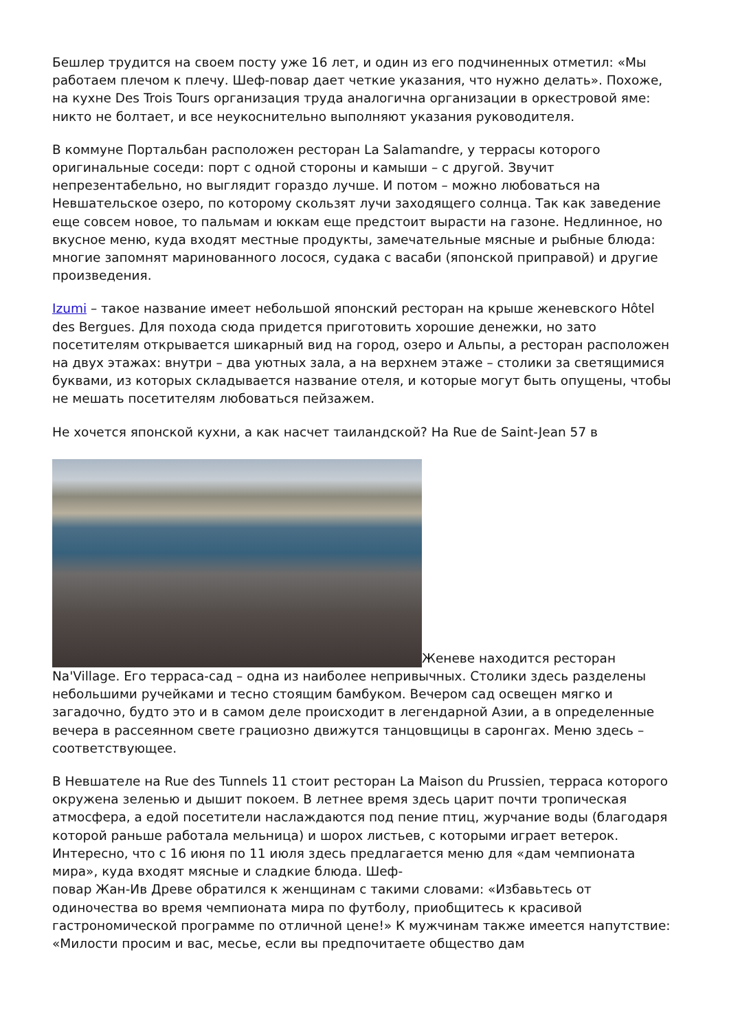Бешлер трудится на своем посту уже 16 лет, и один из его подчиненных отметил: «Мы работаем плечом к плечу. Шеф-повар дает четкие указания, что нужно делать». Похоже, на кухне Des Trois Tours организация труда аналогична организации в оркестровой яме: никто не болтает, и все неукоснительно выполняют указания руководителя.
В коммуне Портальбан расположен ресторан La Salamandre, у террасы которого оригинальные соседи: порт с одной стороны и камыши – с другой. Звучит непрезентабельно, но выглядит гораздо лучше. И потом – можно любоваться на Невшательское озеро, по которому скользят лучи заходящего солнца. Так как заведение еще совсем новое, то пальмам и юккам еще предстоит вырасти на газоне. Недлинное, но вкусное меню, куда входят местные продукты, замечательные мясные и рыбные блюда: многие запомнят маринованного лосося, судака с васаби (японской приправой) и другие произведения.
Izumi – такое название имеет небольшой японский ресторан на крыше женевского Hôtel des Bergues. Для похода сюда придется приготовить хорошие денежки, но зато посетителям открывается шикарный вид на город, озеро и Альпы, а ресторан расположен на двух этажах: внутри – два уютных зала, а на верхнем этаже – столики за светящимися буквами, из которых складывается название отеля, и которые могут быть опущены, чтобы не мешать посетителям любоваться пейзажем.
Не хочется японской кухни, а как насчет таиландской? На Rue de Saint-Jean 57 в
Женеве находится ресторан Na'Village. Его терраса-сад – одна из наиболее непривычных. Столики здесь разделены небольшими ручейками и тесно стоящим бамбуком. Вечером сад освещен мягко и загадочно, будто это и в самом деле происходит в легендарной Азии, а в определенные вечера в рассеянном свете грациозно движутся танцовщицы в саронгах. Меню здесь – соответствующее.
В Невшателе на Rue des Tunnels 11 стоит ресторан La Maison du Prussien, терраса которого окружена зеленью и дышит покоем. В летнее время здесь царит почти тропическая атмосфера, а едой посетители наслаждаются под пение птиц, журчание воды (благодаря которой раньше работала мельница) и шорох листьев, с которыми играет ветерок. Интересно, что с 16 июня по 11 июля здесь предлагается меню для «дам чемпионата мира», куда входят мясные и сладкие блюда. Шеф-
повар Жан-Ив Древе обратился к женщинам с такими словами: «Избавьтесь от одиночества во время чемпионата мира по футболу, приобщитесь к красивой гастрономической программе по отличной цене!» К мужчинам также имеется напутствие: «Милости просим и вас, месье, если вы предпочитаете общество дам